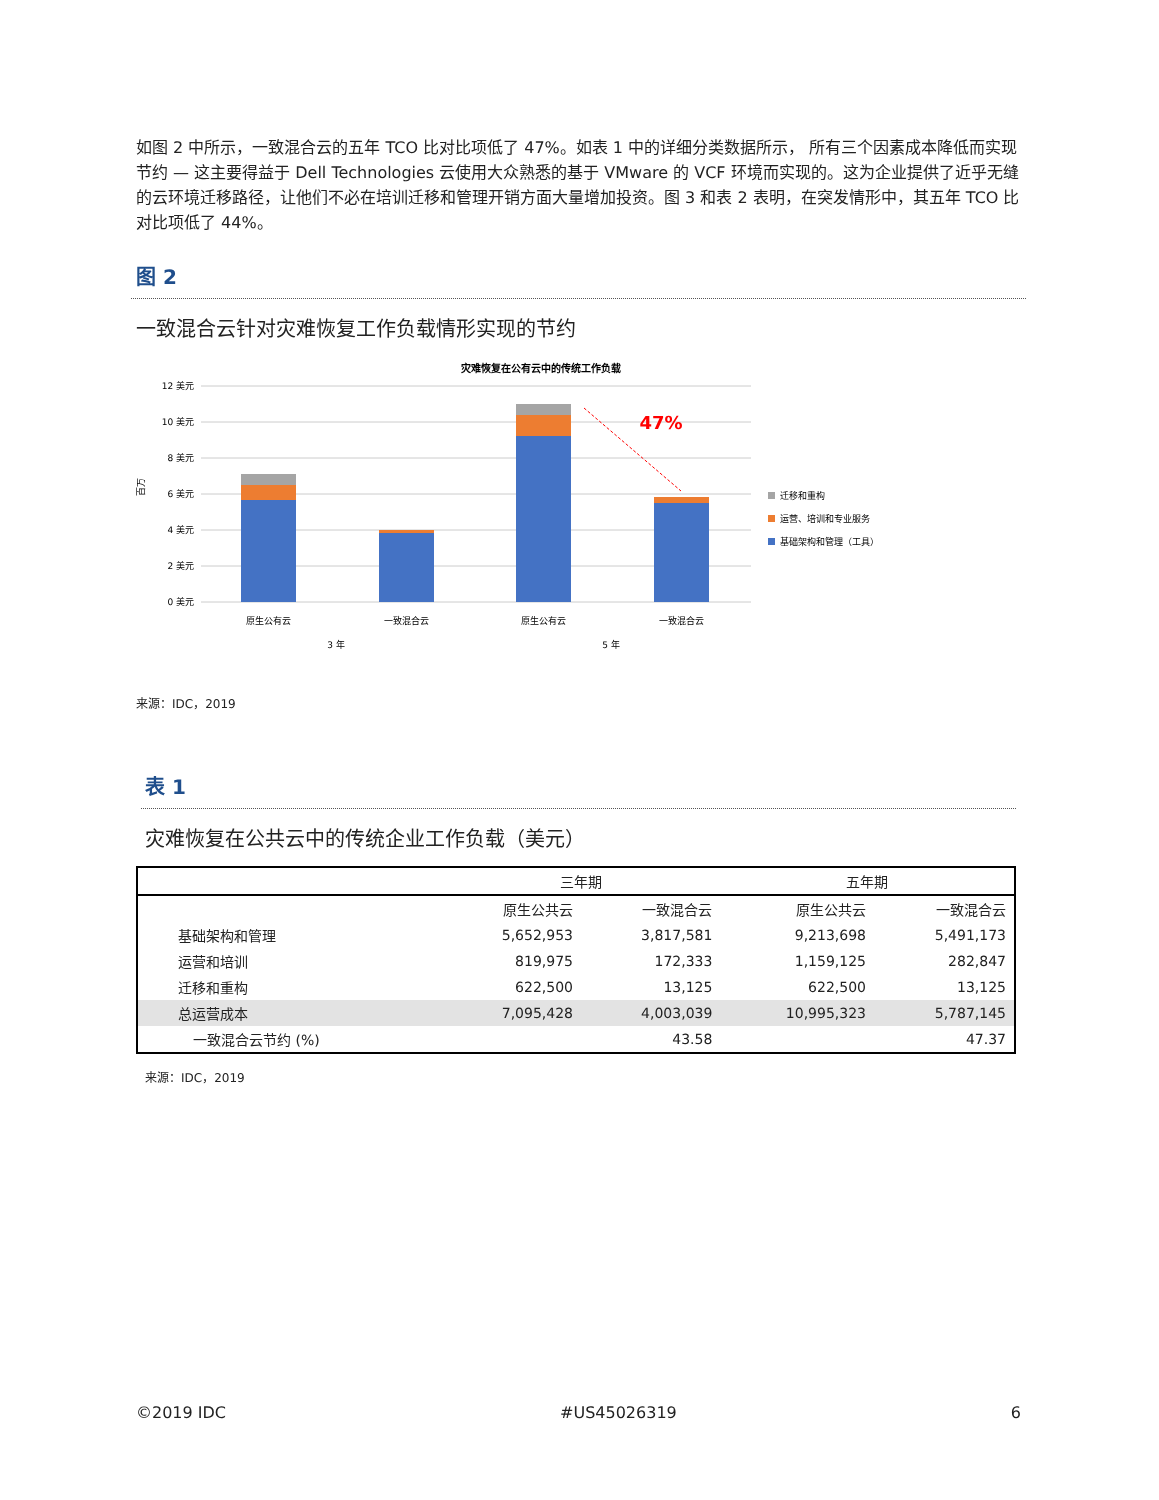如图 2 中所示，一致混合云的五年 TCO 比对比项低了 47%。如表 1 中的详细分类数据所示， 所有三个因素成本降低而实现节约 — 这主要得益于 Dell Technologies 云使用大众熟悉的基于 VMware 的 VCF 环境而实现的。这为企业提供了近乎无缝的云环境迁移路径，让他们不必在培训迁移和管理开销方面大量增加投资。图 3 和表 2 表明，在突发情形中，其五年 TCO 比对比项低了 44%。
图 2
一致混合云针对灾难恢复工作负载情形实现的节约
灾难恢复在公有云中的传统工作负载
12 美元
10 美元
8 美元
6 美元
4 美元
2 美元
0 美元
百万
47%
原生公有云
一致混合云
原生公有云
一致混合云
3 年
5 年
迁移和重构
运营、培训和专业服务
基础架构和管理（工具）
来源：IDC，2019
表 1
灾难恢复在公共云中的传统企业工作负载（美元）
| | 三年期 | | 五年期 | |
| --- | --- | --- | --- | --- |
| | 原生公共云 | 一致混合云 | 原生公共云 | 一致混合云 |
| 基础架构和管理 | 5,652,953 | 3,817,581 | 9,213,698 | 5,491,173 |
| 运营和培训 | 819,975 | 172,333 | 1,159,125 | 282,847 |
| 迁移和重构 | 622,500 | 13,125 | 622,500 | 13,125 |
| 总运营成本 | 7,095,428 | 4,003,039 | 10,995,323 | 5,787,145 |
| 一致混合云节约 (%) | | 43.58 | | 47.37 |
来源：IDC，2019
©2019 IDC #US45026319 6